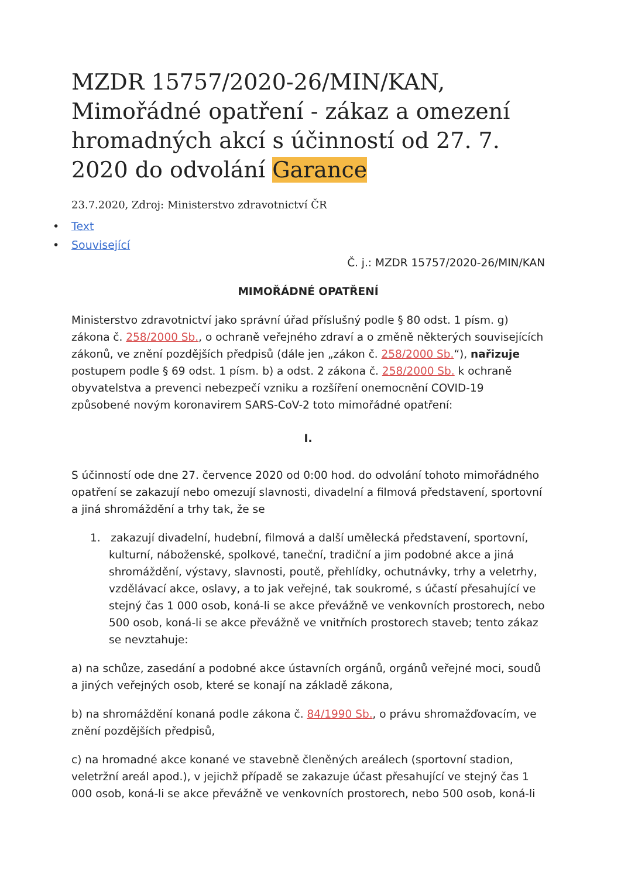MZDR 15757/2020-26/MIN/KAN, Mimořádné opatření - zákaz a omezení hromadných akcí s účinností od 27. 7. 2020 do odvolání Garance
23.7.2020, Zdroj: Ministerstvo zdravotnictví ČR
• Text
• Související
Č. j.: MZDR 15757/2020-26/MIN/KAN
MIMOŘÁDNÉ OPATŘENÍ
Ministerstvo zdravotnictví jako správní úřad příslušný podle § 80 odst. 1 písm. g) zákona č. 258/2000 Sb., o ochraně veřejného zdraví a o změně některých souvisejících zákonů, ve znění pozdějších předpisů (dále jen „zákon č. 258/2000 Sb.“), nařizuje postupem podle § 69 odst. 1 písm. b) a odst. 2 zákona č. 258/2000 Sb. k ochraně obyvatelstva a prevenci nebezpečí vzniku a rozšíření onemocnění COVID-19 způsobené novým koronavirem SARS-CoV-2 toto mimořádné opatření:
I.
S účinností ode dne 27. července 2020 od 0:00 hod. do odvolání tohoto mimořádného opatření se zakazují nebo omezují slavnosti, divadelní a filmová představení, sportovní a jiná shromáždění a trhy tak, že se
1. zakazují divadelní, hudební, filmová a další umělecká představení, sportovní, kulturní, náboženské, spolkové, taneční, tradiční a jim podobné akce a jiná shromáždění, výstavy, slavnosti, poutě, přehlídky, ochutnávky, trhy a veletrhy, vzdělávací akce, oslavy, a to jak veřejné, tak soukromé, s účastí přesahující ve stejný čas 1 000 osob, koná-li se akce převážně ve venkovních prostorech, nebo 500 osob, koná-li se akce převážně ve vnitřních prostorech staveb; tento zákaz se nevztahuje:
a) na schůze, zasedání a podobné akce ústavních orgánů, orgánů veřejné moci, soudů a jiných veřejných osob, které se konají na základě zákona,
b) na shromáždění konaná podle zákona č. 84/1990 Sb., o právu shromažďovacím, ve znění pozdějších předpisů,
c) na hromadné akce konané ve stavebně členěných areálech (sportovní stadion, veletržní areál apod.), v jejichž případě se zakazuje účast přesahující ve stejný čas 1 000 osob, koná-li se akce převážně ve venkovních prostorech, nebo 500 osob, koná-li